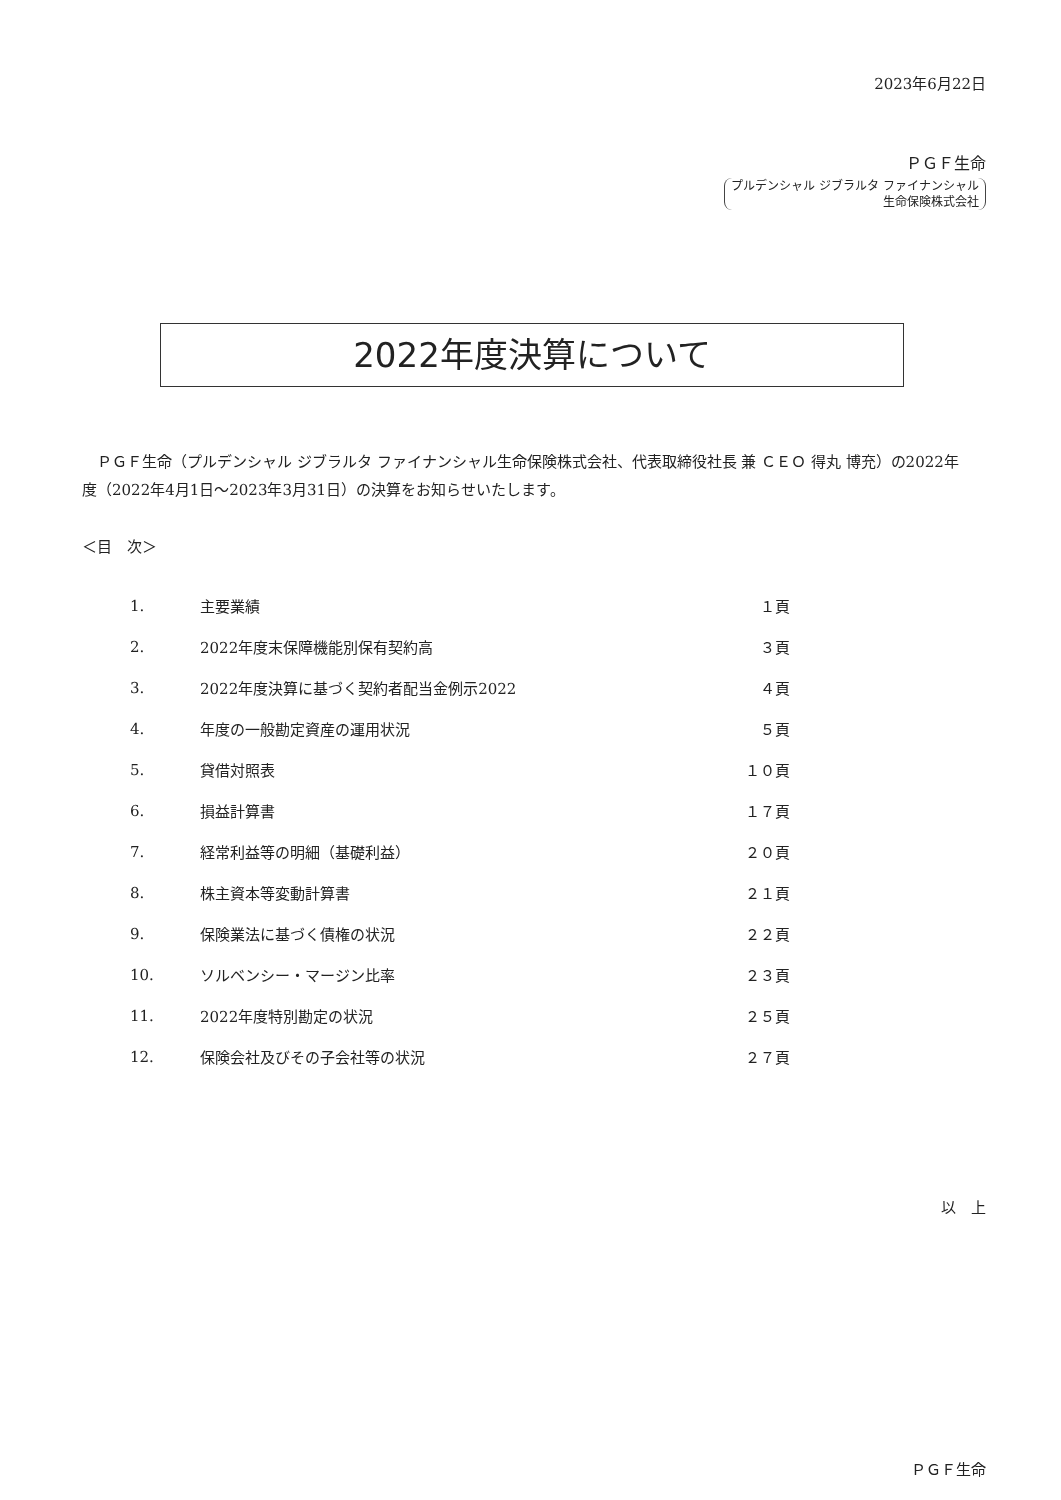2023年6月22日
ＰＧＦ生命
プルデンシャル ジブラルタ ファイナンシャル
生命保険株式会社
2022年度決算について
　ＰＧＦ生命（プルデンシャル ジブラルタ ファイナンシャル生命保険株式会社、代表取締役社長 兼 ＣＥＯ 得丸 博充）の2022年度（2022年4月1日～2023年3月31日）の決算をお知らせいたします。
＜目　次＞
| 1. | 主要業績 | １頁 |
| 2. | 2022年度末保障機能別保有契約高 | ３頁 |
| 3. | 2022年度決算に基づく契約者配当金例示2022 | ４頁 |
| 4. | 年度の一般勘定資産の運用状況 | ５頁 |
| 5. | 貸借対照表 | １０頁 |
| 6. | 損益計算書 | １７頁 |
| 7. | 経常利益等の明細（基礎利益） | ２０頁 |
| 8. | 株主資本等変動計算書 | ２１頁 |
| 9. | 保険業法に基づく債権の状況 | ２２頁 |
| 10. | ソルベンシー・マージン比率 | ２３頁 |
| 11. | 2022年度特別勘定の状況 | ２５頁 |
| 12. | 保険会社及びその子会社等の状況 | ２７頁 |
以　上
ＰＧＦ生命